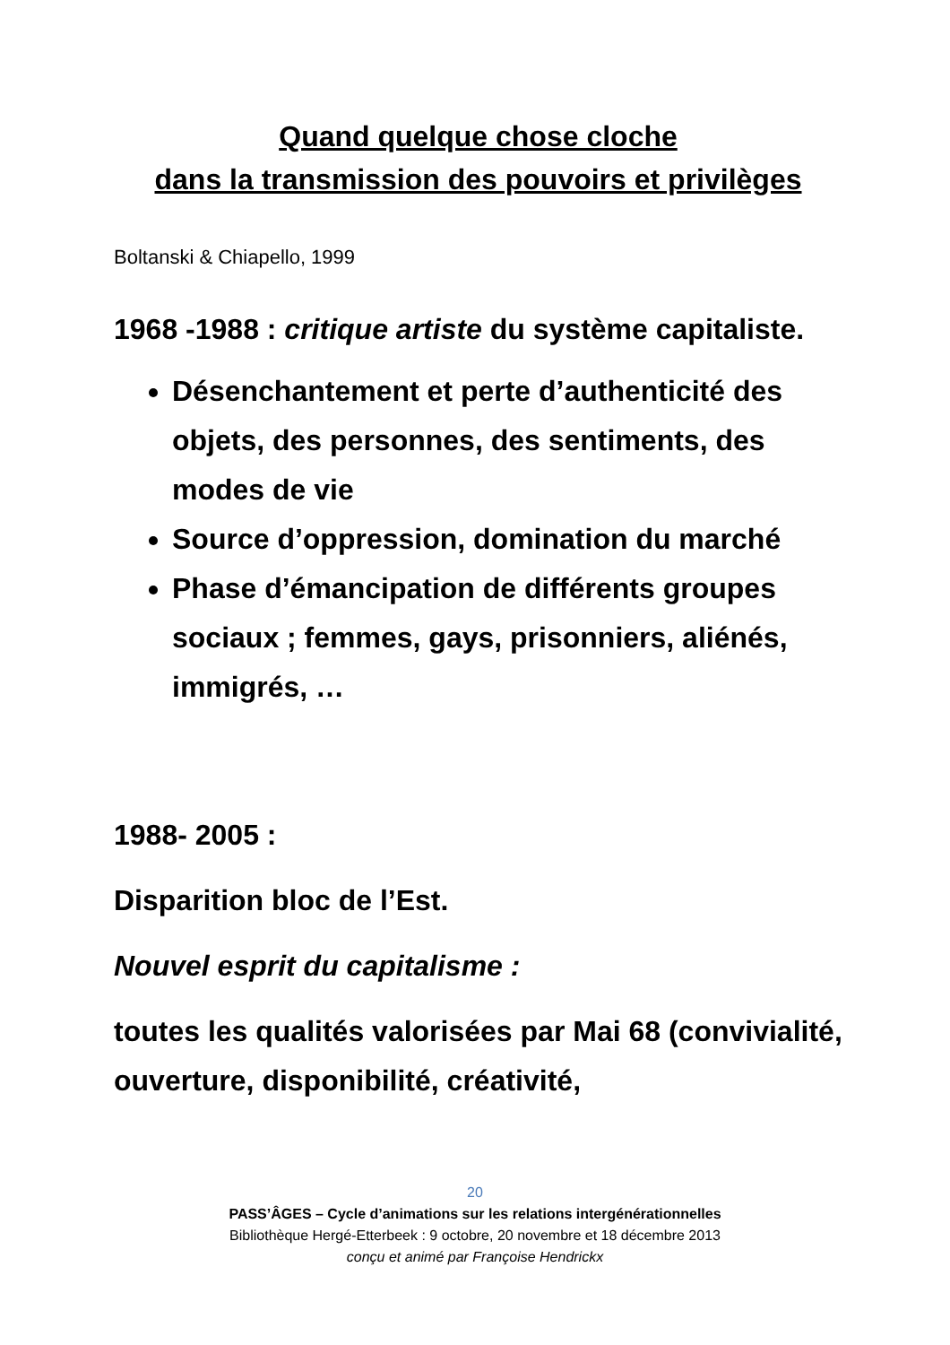Quand quelque chose cloche
dans la transmission des pouvoirs et privilèges
Boltanski & Chiapello, 1999
1968 -1988 : critique artiste du système capitaliste.
Désenchantement et perte d’authenticité des objets, des personnes, des sentiments, des modes de vie
Source d’oppression, domination du marché
Phase d’émancipation de différents groupes sociaux ; femmes, gays, prisonniers, aliénés, immigrés, …
1988- 2005 :
Disparition bloc de l’Est.
Nouvel esprit du capitalisme :
toutes les qualités valorisées par Mai 68 (convivialité, ouverture, disponibilité, créativité,
20
PASS’ÂGES – Cycle d’animations sur les relations intergénérationnelles
Bibliothèque Hergé-Etterbeek : 9 octobre, 20 novembre et 18 décembre 2013
conçu et animé par Françoise Hendrickx